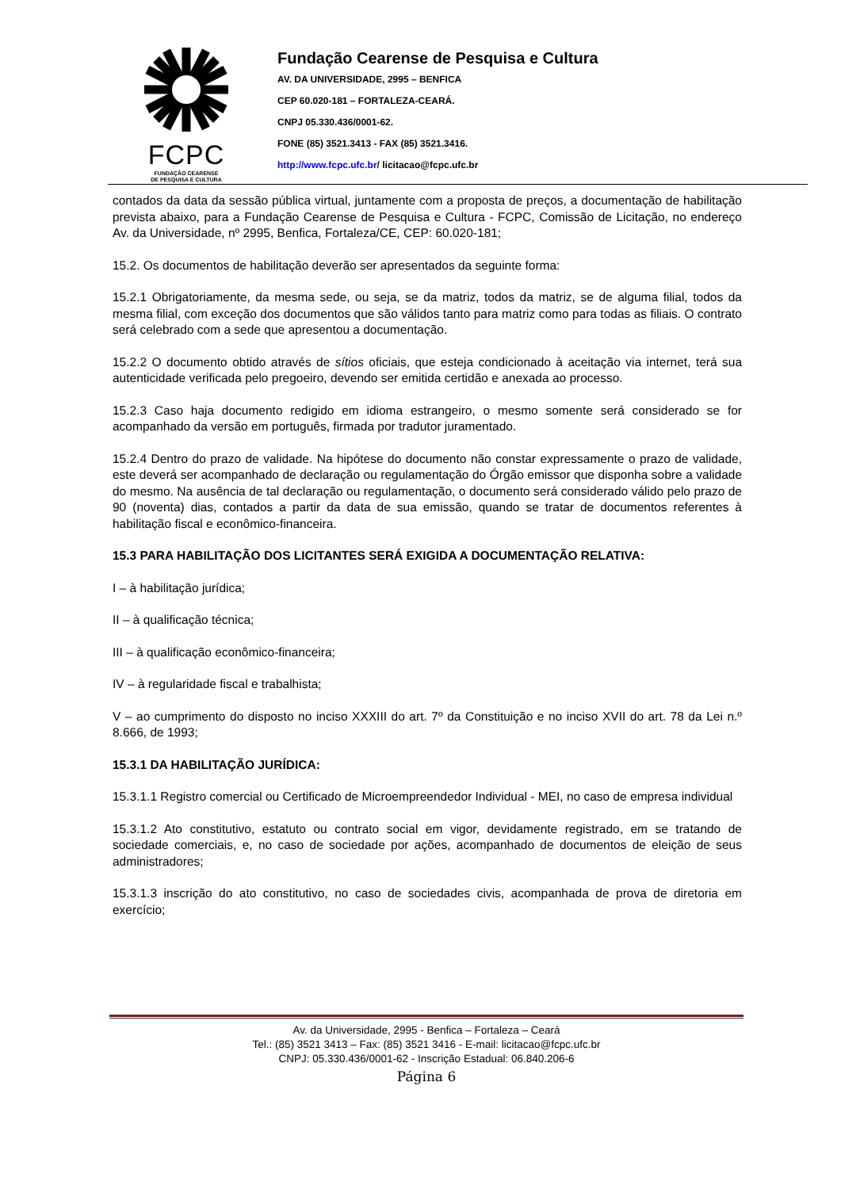FCPC
FUNDAÇÃO CEARENSE
DE PESQUISA E CULTURA
Fundação Cearense de Pesquisa e Cultura
AV. DA UNIVERSIDADE, 2995 – BENFICA
CEP 60.020-181 – FORTALEZA-CEARÁ.
CNPJ 05.330.436/0001-62.
FONE (85) 3521.3413 - FAX (85) 3521.3416.
http://www.fcpc.ufc.br/ licitacao@fcpc.ufc.br
contados da data da sessão pública virtual, juntamente com a proposta de preços, a documentação de habilitação prevista abaixo, para a Fundação Cearense de Pesquisa e Cultura - FCPC, Comissão de Licitação, no endereço Av. da Universidade, nº 2995, Benfica, Fortaleza/CE, CEP: 60.020-181;
15.2. Os documentos de habilitação deverão ser apresentados da seguinte forma:
15.2.1 Obrigatoriamente, da mesma sede, ou seja, se da matriz, todos da matriz, se de alguma filial, todos da mesma filial, com exceção dos documentos que são válidos tanto para matriz como para todas as filiais. O contrato será celebrado com a sede que apresentou a documentação.
15.2.2 O documento obtido através de sítios oficiais, que esteja condicionado à aceitação via internet, terá sua autenticidade verificada pelo pregoeiro, devendo ser emitida certidão e anexada ao processo.
15.2.3 Caso haja documento redigido em idioma estrangeiro, o mesmo somente será considerado se for acompanhado da versão em português, firmada por tradutor juramentado.
15.2.4 Dentro do prazo de validade. Na hipótese do documento não constar expressamente o prazo de validade, este deverá ser acompanhado de declaração ou regulamentação do Órgão emissor que disponha sobre a validade do mesmo. Na ausência de tal declaração ou regulamentação, o documento será considerado válido pelo prazo de 90 (noventa) dias, contados a partir da data de sua emissão, quando se tratar de documentos referentes à habilitação fiscal e econômico-financeira.
15.3 PARA HABILITAÇÃO DOS LICITANTES SERÁ EXIGIDA A DOCUMENTAÇÃO RELATIVA:
I – à habilitação jurídica;
II – à qualificação técnica;
III – à qualificação econômico-financeira;
IV – à regularidade fiscal e trabalhista;
V – ao cumprimento do disposto no inciso XXXIII do art. 7º da Constituição e no inciso XVII do art. 78 da Lei n.º 8.666, de 1993;
15.3.1 DA HABILITAÇÃO JURÍDICA:
15.3.1.1 Registro comercial ou Certificado de Microempreendedor Individual - MEI, no caso de empresa individual
15.3.1.2 Ato constitutivo, estatuto ou contrato social em vigor, devidamente registrado, em se tratando de sociedade comerciais, e, no caso de sociedade por ações, acompanhado de documentos de eleição de seus administradores;
15.3.1.3 inscrição do ato constitutivo, no caso de sociedades civis, acompanhada de prova de diretoria em exercício;
Av. da Universidade, 2995 - Benfica – Fortaleza – Ceará
Tel.: (85) 3521 3413 – Fax: (85) 3521 3416 - E-mail: licitacao@fcpc.ufc.br
CNPJ: 05.330.436/0001-62 - Inscrição Estadual: 06.840.206-6
Página 6